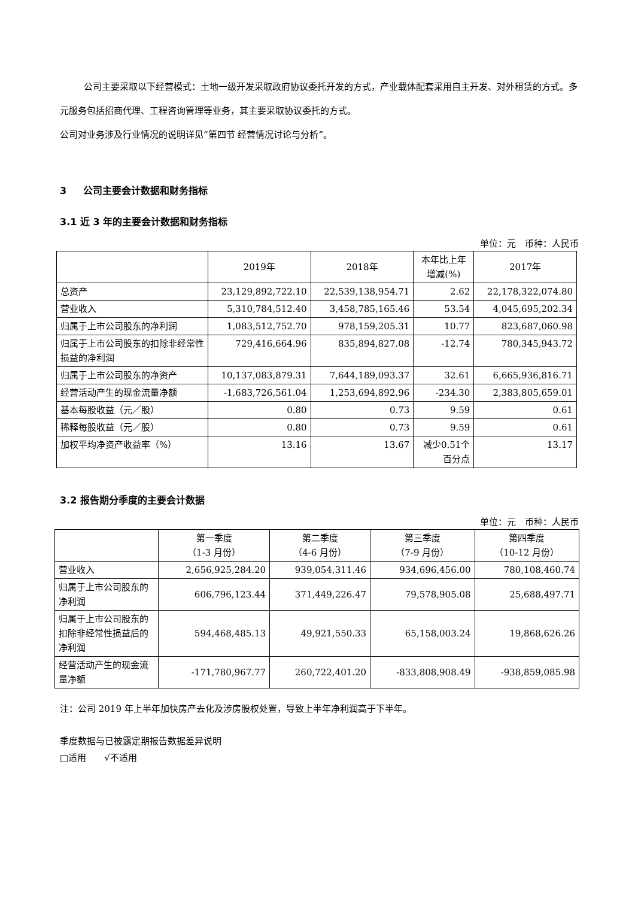公司主要采取以下经营模式：土地一级开发采取政府协议委托开发的方式，产业载体配套采用自主开发、对外租赁的方式。多元服务包括招商代理、工程咨询管理等业务，其主要采取协议委托的方式。
公司对业务涉及行业情况的说明详见“第四节 经营情况讨论与分析”。
3 公司主要会计数据和财务指标
3.1 近 3 年的主要会计数据和财务指标
单位：元　币种：人民币
| | 2019年 | 2018年 | 本年比上年 增减(%) | 2017年 |
| --- | --- | --- | --- | --- |
| 总资产 | 23,129,892,722.10 | 22,539,138,954.71 | 2.62 | 22,178,322,074.80 |
| 营业收入 | 5,310,784,512.40 | 3,458,785,165.46 | 53.54 | 4,045,695,202.34 |
| 归属于上市公司股东的净利润 | 1,083,512,752.70 | 978,159,205.31 | 10.77 | 823,687,060.98 |
| 归属于上市公司股东的扣除非经常性损益的净利润 | 729,416,664.96 | 835,894,827.08 | -12.74 | 780,345,943.72 |
| 归属于上市公司股东的净资产 | 10,137,083,879.31 | 7,644,189,093.37 | 32.61 | 6,665,936,816.71 |
| 经营活动产生的现金流量净额 | -1,683,726,561.04 | 1,253,694,892.96 | -234.30 | 2,383,805,659.01 |
| 基本每股收益（元／股） | 0.80 | 0.73 | 9.59 | 0.61 |
| 稀释每股收益（元／股） | 0.80 | 0.73 | 9.59 | 0.61 |
| 加权平均净资产收益率（%） | 13.16 | 13.67 | 减少0.51个百分点 | 13.17 |
3.2 报告期分季度的主要会计数据
单位：元　币种：人民币
| | 第一季度 （1-3 月份） | 第二季度 （4-6 月份） | 第三季度 （7-9 月份） | 第四季度 （10-12 月份） |
| --- | --- | --- | --- | --- |
| 营业收入 | 2,656,925,284.20 | 939,054,311.46 | 934,696,456.00 | 780,108,460.74 |
| 归属于上市公司股东的净利润 | 606,796,123.44 | 371,449,226.47 | 79,578,905.08 | 25,688,497.71 |
| 归属于上市公司股东的扣除非经常性损益后的净利润 | 594,468,485.13 | 49,921,550.33 | 65,158,003.24 | 19,868,626.26 |
| 经营活动产生的现金流量净额 | -171,780,967.77 | 260,722,401.20 | -833,808,908.49 | -938,859,085.98 |
注：公司 2019 年上半年加快房产去化及涉房股权处置，导致上半年净利润高于下半年。
季度数据与已披露定期报告数据差异说明
□适用　　√不适用